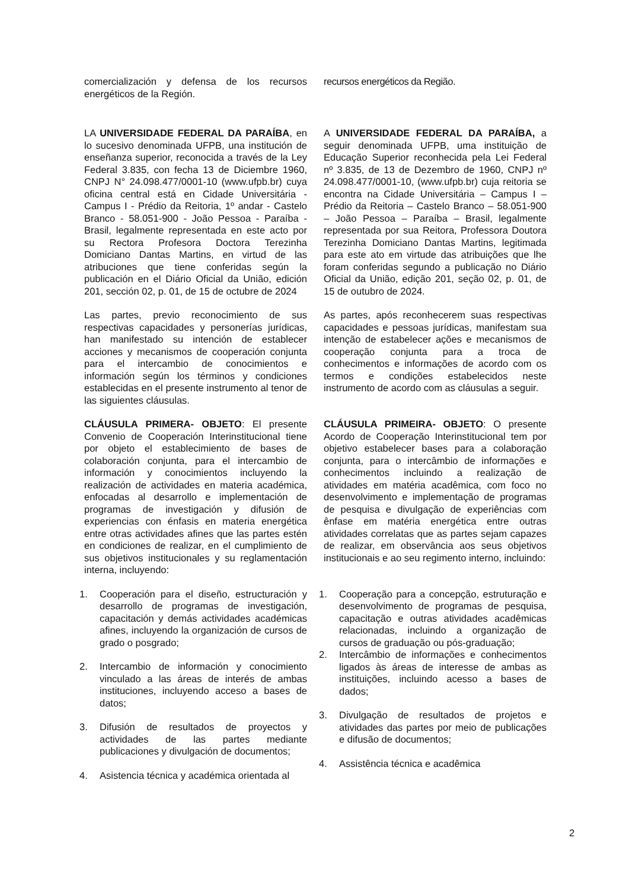comercialización y defensa de los recursos energéticos de la Región.
recursos energéticos da Região.
LA UNIVERSIDADE FEDERAL DA PARAÍBA, en lo sucesivo denominada UFPB, una institución de enseñanza superior, reconocida a través de la Ley Federal 3.835, con fecha 13 de Diciembre 1960, CNPJ N° 24.098.477/0001-10 (www.ufpb.br) cuya oficina central está en Cidade Universitária - Campus I - Prédio da Reitoria, 1º andar - Castelo Branco - 58.051-900 - João Pessoa - Paraíba - Brasil, legalmente representada en este acto por su Rectora Profesora Doctora Terezinha Domiciano Dantas Martins, en virtud de las atribuciones que tiene conferidas según la publicación en el Diário Oficial da União, edición 201, sección 02, p. 01, de 15 de octubre de 2024
A UNIVERSIDADE FEDERAL DA PARAÍBA, a seguir denominada UFPB, uma instituição de Educação Superior reconhecida pela Lei Federal nº 3.835, de 13 de Dezembro de 1960, CNPJ nº 24.098.477/0001-10, (www.ufpb.br) cuja reitoria se encontra na Cidade Universitária – Campus I – Prédio da Reitoria – Castelo Branco – 58.051-900 – João Pessoa – Paraíba – Brasil, legalmente representada por sua Reitora, Professora Doutora Terezinha Domiciano Dantas Martins, legitimada para este ato em virtude das atribuições que lhe foram conferidas segundo a publicação no Diário Oficial da União, edição 201, seção 02, p. 01, de 15 de outubro de 2024.
Las partes, previo reconocimiento de sus respectivas capacidades y personerías jurídicas, han manifestado su intención de establecer acciones y mecanismos de cooperación conjunta para el intercambio de conocimientos e información según los términos y condiciones establecidas en el presente instrumento al tenor de las siguientes cláusulas.
As partes, após reconhecerem suas respectivas capacidades e pessoas jurídicas, manifestam sua intenção de estabelecer ações e mecanismos de cooperação conjunta para a troca de conhecimentos e informações de acordo com os termos e condições estabelecidos neste instrumento de acordo com as cláusulas a seguir.
CLÁUSULA PRIMERA- OBJETO: El presente Convenio de Cooperación Interinstitucional tiene por objeto el establecimiento de bases de colaboración conjunta, para el intercambio de información y conocimientos incluyendo la realización de actividades en materia académica, enfocadas al desarrollo e implementación de programas de investigación y difusión de experiencias con énfasis en materia energética entre otras actividades afines que las partes estén en condiciones de realizar, en el cumplimiento de sus objetivos institucionales y su reglamentación interna, incluyendo:
CLÁUSULA PRIMEIRA- OBJETO: O presente Acordo de Cooperação Interinstitucional tem por objetivo estabelecer bases para a colaboração conjunta, para o intercâmbio de informações e conhecimentos incluindo a realização de atividades em matéria acadêmica, com foco no desenvolvimento e implementação de programas de pesquisa e divulgação de experiências com ênfase em matéria energética entre outras atividades correlatas que as partes sejam capazes de realizar, em observância aos seus objetivos institucionais e ao seu regimento interno, incluindo:
1. Cooperación para el diseño, estructuración y desarrollo de programas de investigación, capacitación y demás actividades académicas afines, incluyendo la organización de cursos de grado o posgrado;
2. Intercambio de información y conocimiento vinculado a las áreas de interés de ambas instituciones, incluyendo acceso a bases de datos;
3. Difusión de resultados de proyectos y actividades de las partes mediante publicaciones y divulgación de documentos;
4. Asistencia técnica y académica orientada al
1. Cooperação para a concepção, estruturação e desenvolvimento de programas de pesquisa, capacitação e outras atividades acadêmicas relacionadas, incluindo a organização de cursos de graduação ou pós-graduação;
2. Intercâmbio de informações e conhecimentos ligados às áreas de interesse de ambas as instituições, incluindo acesso a bases de dados;
3. Divulgação de resultados de projetos e atividades das partes por meio de publicações e difusão de documentos;
4. Assistência técnica e acadêmica
2